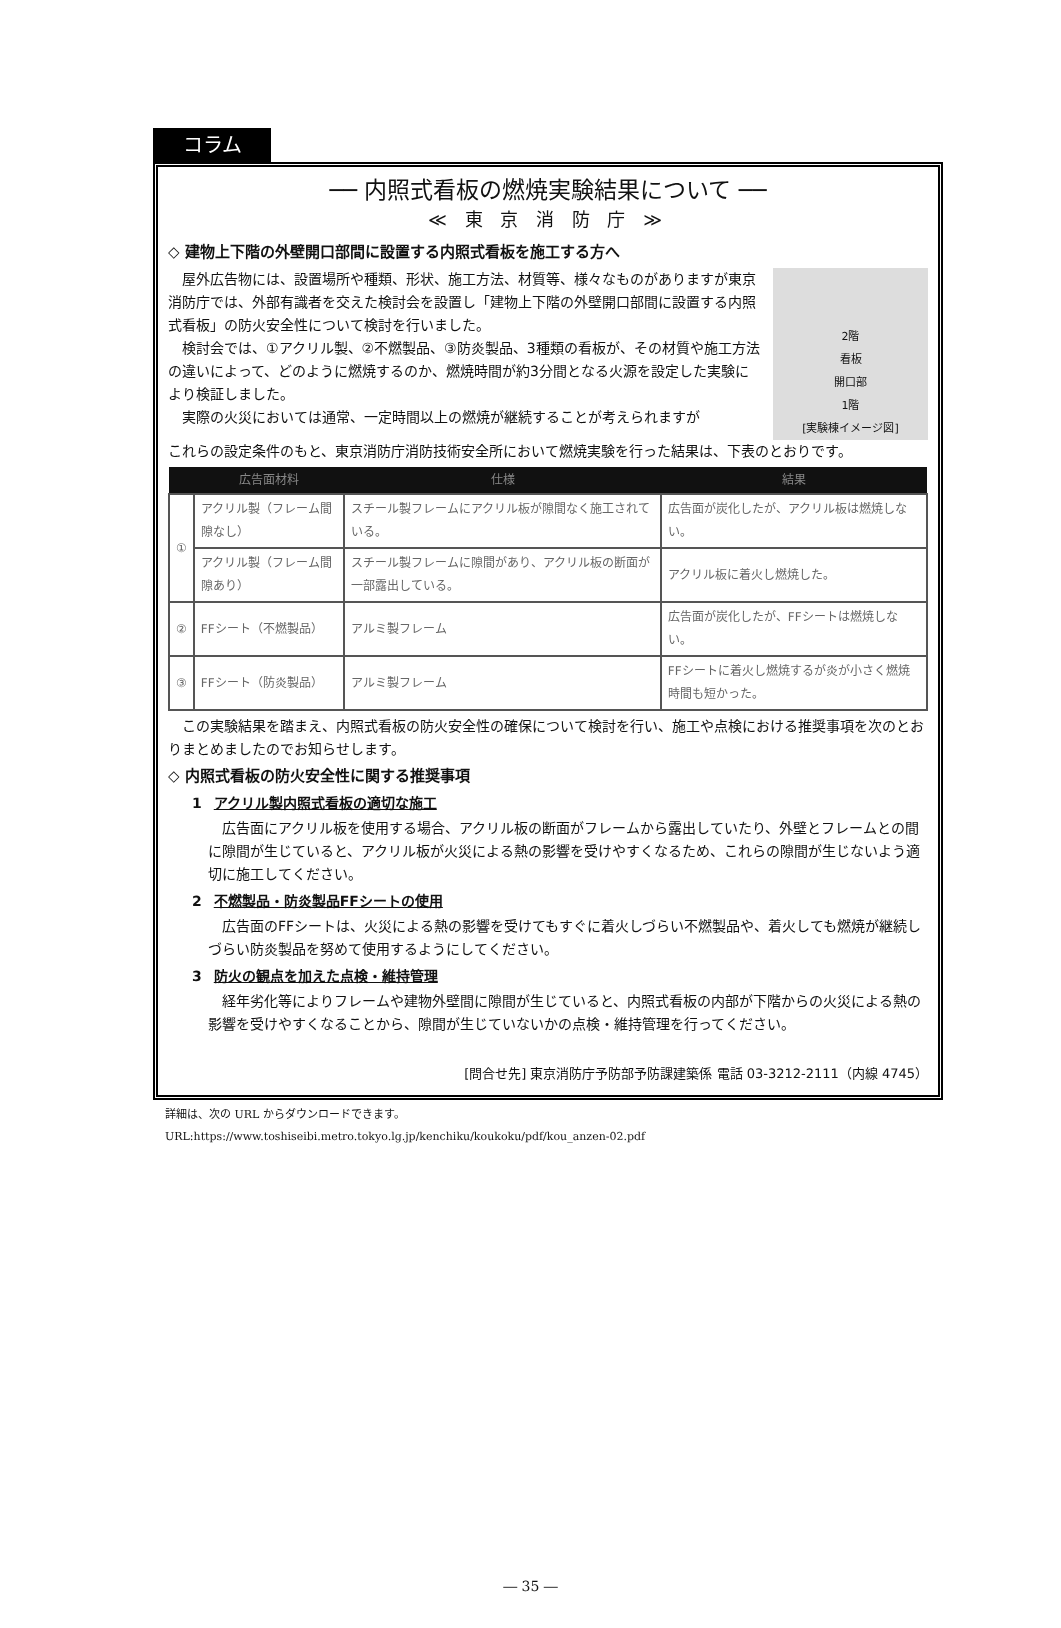コラム
── 内照式看板の燃焼実験結果について ──
≪ 東 京 消 防 庁 ≫
◇ 建物上下階の外壁開口部間に設置する内照式看板を施工する方へ
　屋外広告物には、設置場所や種類、形状、施工方法、材質等、様々なものがありますが東京消防庁では、外部有識者を交えた検討会を設置し「建物上下階の外壁開口部間に設置する内照式看板」の防火安全性について検討を行いました。
　検討会では、①アクリル製、②不燃製品、③防炎製品、3種類の看板が、その材質や施工方法の違いによって、どのように燃焼するのか、燃焼時間が約3分間となる火源を設定した実験により検証しました。
　実際の火災においては通常、一定時間以上の燃焼が継続することが考えられますが
2階
看板
開口部
1階
[実験棟イメージ図]
これらの設定条件のもと、東京消防庁消防技術安全所において燃焼実験を行った結果は、下表のとおりです。
| | 広告面材料 | 仕様 | 結果 |
| --- | --- | --- | --- |
| ① | アクリル製（フレーム間隙なし） | スチール製フレームにアクリル板が隙間なく施工されている。 | 広告面が炭化したが、アクリル板は燃焼しない。 |
| | アクリル製（フレーム間隙あり） | スチール製フレームに隙間があり、アクリル板の断面が一部露出している。 | アクリル板に着火し燃焼した。 |
| ② | FFシート（不燃製品） | アルミ製フレーム | 広告面が炭化したが、FFシートは燃焼しない。 |
| ③ | FFシート（防炎製品） | アルミ製フレーム | FFシートに着火し燃焼するが炎が小さく燃焼時間も短かった。 |
　この実験結果を踏まえ、内照式看板の防火安全性の確保について検討を行い、施工や点検における推奨事項を次のとおりまとめましたのでお知らせします。
◇ 内照式看板の防火安全性に関する推奨事項
1 アクリル製内照式看板の適切な施工
広告面にアクリル板を使用する場合、アクリル板の断面がフレームから露出していたり、外壁とフレームとの間に隙間が生じていると、アクリル板が火災による熱の影響を受けやすくなるため、これらの隙間が生じないよう適切に施工してください。
2 不燃製品・防炎製品FFシートの使用
広告面のFFシートは、火災による熱の影響を受けてもすぐに着火しづらい不燃製品や、着火しても燃焼が継続しづらい防炎製品を努めて使用するようにしてください。
3 防火の観点を加えた点検・維持管理
経年劣化等によりフレームや建物外壁間に隙間が生じていると、内照式看板の内部が下階からの火災による熱の影響を受けやすくなることから、隙間が生じていないかの点検・維持管理を行ってください。
[問合せ先] 東京消防庁予防部予防課建築係 電話 03-3212-2111（内線 4745）
詳細は、次の URL からダウンロードできます。
URL:https://www.toshiseibi.metro.tokyo.lg.jp/kenchiku/koukoku/pdf/kou_anzen-02.pdf
― 35 ―